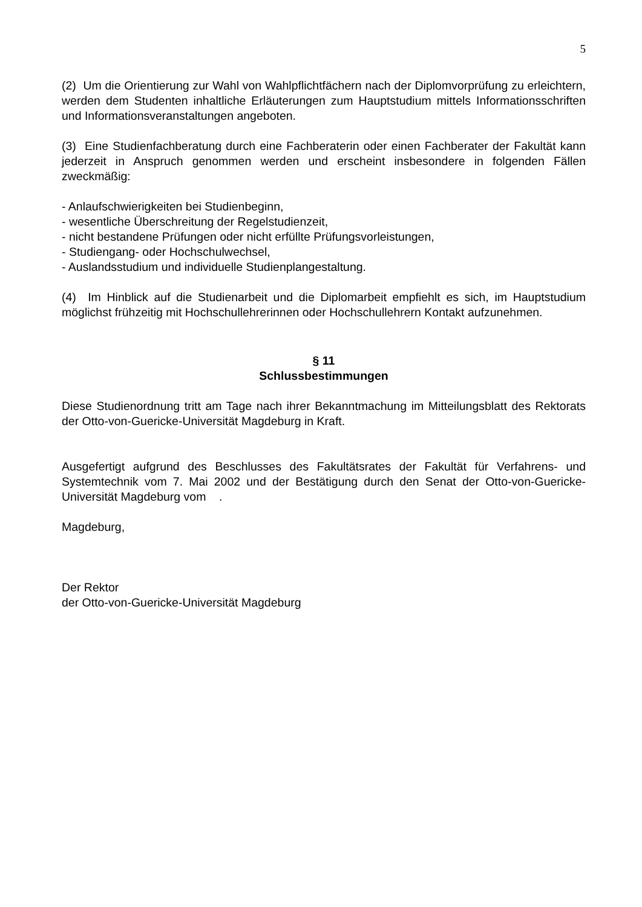5
(2) Um die Orientierung zur Wahl von Wahlpflichtfächern nach der Diplomvorprüfung zu erleichtern, werden dem Studenten inhaltliche Erläuterungen zum Hauptstudium mittels Informationsschriften und Informationsveranstaltungen angeboten.
(3) Eine Studienfachberatung durch eine Fachberaterin oder einen Fachberater der Fakultät kann jederzeit in Anspruch genommen werden und erscheint insbesondere in folgenden Fällen zweckmäßig:
- Anlaufschwierigkeiten bei Studienbeginn,
- wesentliche Überschreitung der Regelstudienzeit,
- nicht bestandene Prüfungen oder nicht erfüllte Prüfungsvorleistungen,
- Studiengang- oder Hochschulwechsel,
- Auslandsstudium und individuelle Studienplangestaltung.
(4) Im Hinblick auf die Studienarbeit und die Diplomarbeit empfiehlt es sich, im Hauptstudium möglichst frühzeitig mit Hochschullehrerinnen oder Hochschullehrern Kontakt aufzunehmen.
§ 11
Schlussbestimmungen
Diese Studienordnung tritt am Tage nach ihrer Bekanntmachung im Mitteilungsblatt des Rektorats der Otto-von-Guericke-Universität Magdeburg in Kraft.
Ausgefertigt aufgrund des Beschlusses des Fakultätsrates der Fakultät für Verfahrens- und Systemtechnik vom 7. Mai 2002 und der Bestätigung durch den Senat der Otto-von-Guericke-Universität Magdeburg vom .
Magdeburg,
Der Rektor
der Otto-von-Guericke-Universität Magdeburg